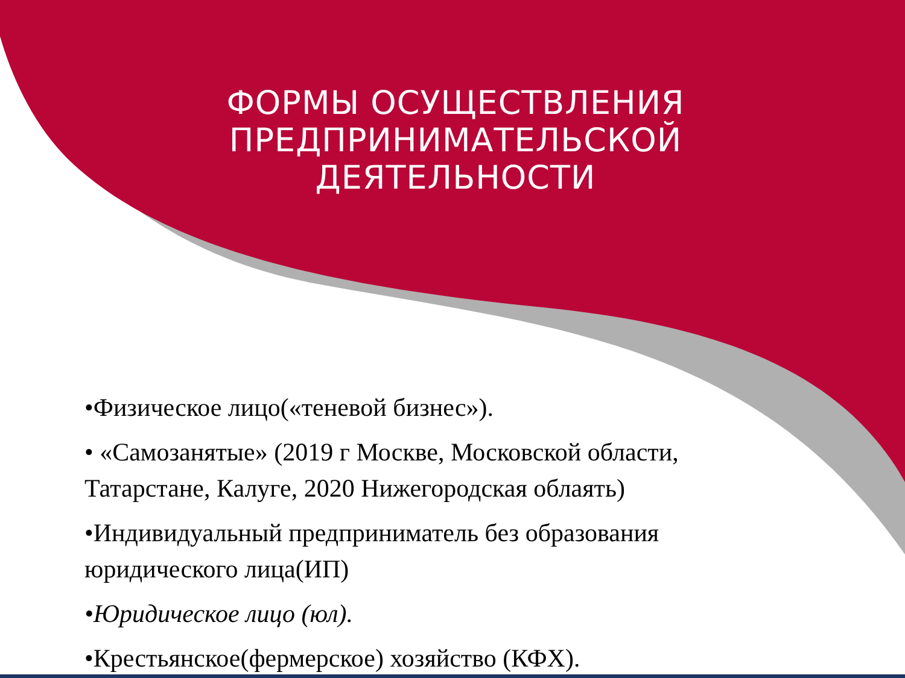ФОРМЫ ОСУЩЕСТВЛЕНИЯ ПРЕДПРИНИМАТЕЛЬСКОЙ ДЕЯТЕЛЬНОСТИ
•Физическое лицо(«теневой бизнес»).
• «Самозанятые» (2019 г Москве, Московской области, Татарстане, Калуге, 2020 Нижегородская облаять)
•Индивидуальный предприниматель без образования юридического лица(ИП)
•Юридическое лицо (юл).
•Крестьянское(фермерское) хозяйство (КФХ).